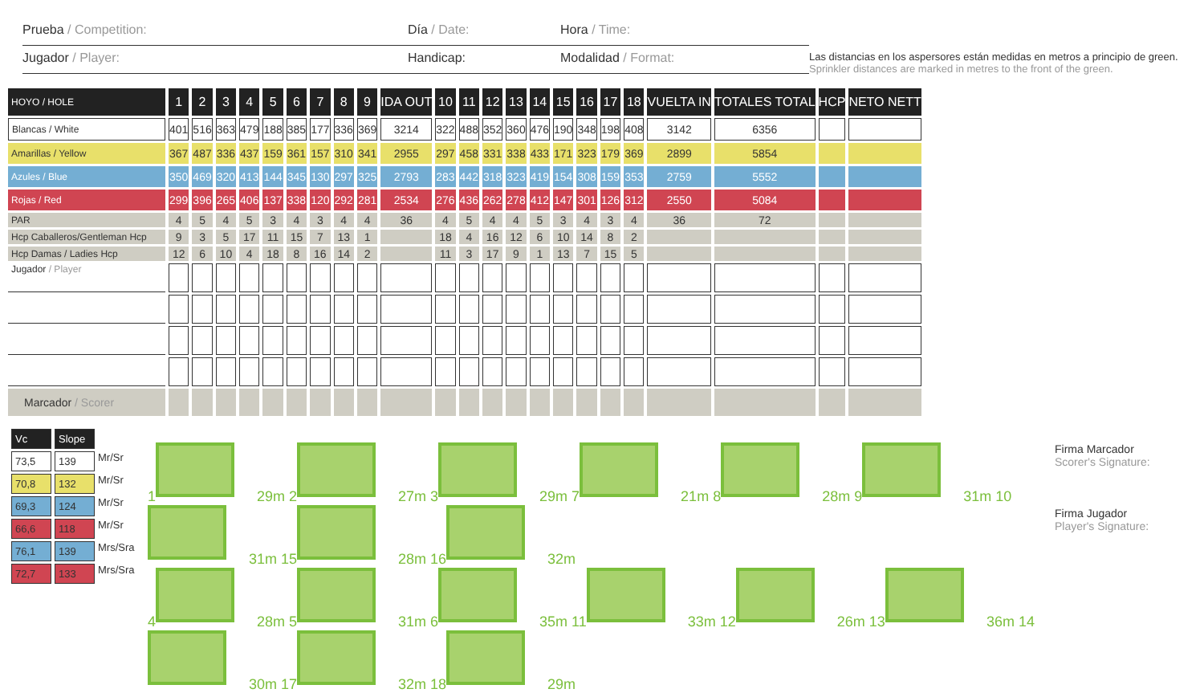Prueba / Competition: Día / Date: Hora / Time:
Jugador / Player: Handicap: Modalidad / Format:
Las distancias en los aspersores están medidas en metros a principio de green.
Sprinkler distances are marked in metres to the front of the green.
| HOYO / HOLE | 1 | 2 | 3 | 4 | 5 | 6 | 7 | 8 | 9 | IDA OUT | 10 | 11 | 12 | 13 | 14 | 15 | 16 | 17 | 18 | VUELTA IN | TOTALES TOTAL | HCP | NETO NETT |
| --- | --- | --- | --- | --- | --- | --- | --- | --- | --- | --- | --- | --- | --- | --- | --- | --- | --- | --- | --- | --- | --- | --- | --- |
| Blancas / White | 401 | 516 | 363 | 479 | 188 | 385 | 177 | 336 | 369 | 3214 | 322 | 488 | 352 | 360 | 476 | 190 | 348 | 198 | 408 | 3142 | 6356 | | |
| Amarillas / Yellow | 367 | 487 | 336 | 437 | 159 | 361 | 157 | 310 | 341 | 2955 | 297 | 458 | 331 | 338 | 433 | 171 | 323 | 179 | 369 | 2899 | 5854 | | |
| Azules / Blue | 350 | 469 | 320 | 413 | 144 | 345 | 130 | 297 | 325 | 2793 | 283 | 442 | 318 | 323 | 419 | 154 | 308 | 159 | 353 | 2759 | 5552 | | |
| Rojas / Red | 299 | 396 | 265 | 406 | 137 | 338 | 120 | 292 | 281 | 2534 | 276 | 436 | 262 | 278 | 412 | 147 | 301 | 126 | 312 | 2550 | 5084 | | |
| PAR | 4 | 5 | 4 | 5 | 3 | 4 | 3 | 4 | 4 | 36 | 4 | 5 | 4 | 4 | 5 | 3 | 4 | 3 | 4 | 36 | 72 | | |
| Hcp Caballeros/Gentleman Hcp | 9 | 3 | 5 | 17 | 11 | 15 | 7 | 13 | 1 | | 18 | 4 | 16 | 12 | 6 | 10 | 14 | 8 | 2 | | | | |
| Hcp Damas / Ladies Hcp | 12 | 6 | 10 | 4 | 18 | 8 | 16 | 14 | 2 | | 11 | 3 | 17 | 9 | 1 | 13 | 7 | 15 | 5 | | | | |
| Jugador / Player | | | | | | | | | | | | | | | | | | | | | | | |
| Marcador / Scorer | | | | | | | | | | | | | | | | | | | | | | | |
Vc Slope
73,5 139 Mr/Sr
70,8 132 Mr/Sr
69,3 124 Mr/Sr
66,6 118 Mr/Sr
76,1 139 Mrs/Sra
72,7 133 Mrs/Sra
1 29m 2 27m 3 29m 7 21m 8 28m 9 31m 10 31m 15 28m 16 32m
4 28m 5 31m 6 35m 11 33m 12 26m 13 36m 14 30m 17 32m 18 29m
Firma Marcador
Scorer's Signature:
Firma Jugador
Player's Signature: